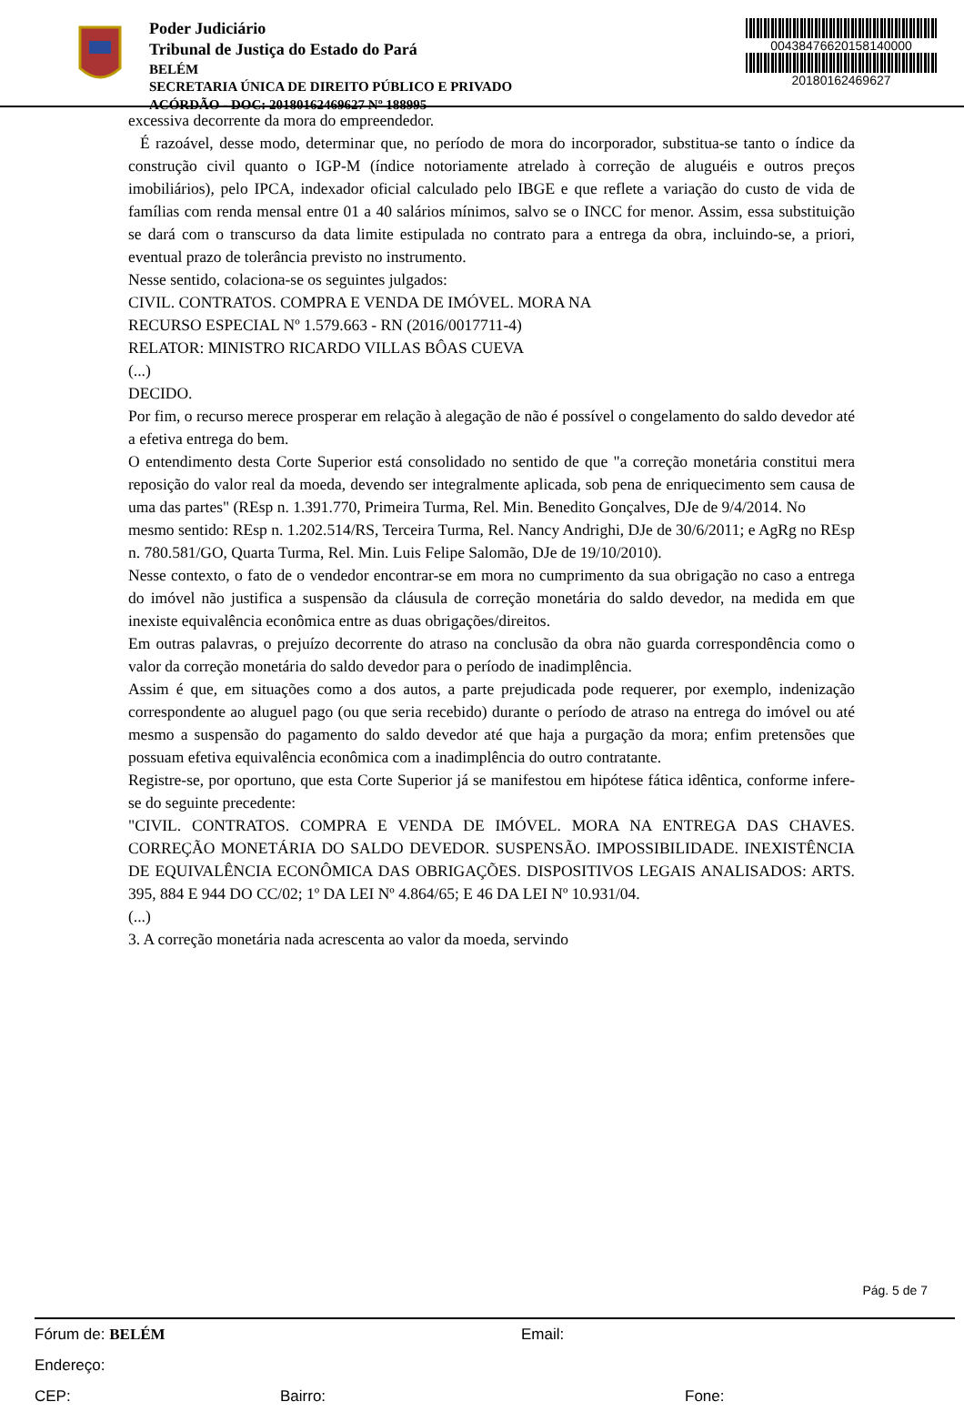Poder Judiciário
Tribunal de Justiça do Estado do Pará
BELÉM
SECRETARIA ÚNICA DE DIREITO PÚBLICO E PRIVADO
ACÓRDÃO - DOC: 20180162469627 Nº 188995
00438476620158140000
20180162469627
excessiva decorrente da mora do empreendedor.
É razoável, desse modo, determinar que, no período de mora do incorporador, substitua-se tanto o índice da construção civil quanto o IGP-M (índice notoriamente atrelado à correção de aluguéis e outros preços imobiliários), pelo IPCA, indexador oficial calculado pelo IBGE e que reflete a variação do custo de vida de famílias com renda mensal entre 01 a 40 salários mínimos, salvo se o INCC for menor. Assim, essa substituição se dará com o transcurso da data limite estipulada no contrato para a entrega da obra, incluindo-se, a priori, eventual prazo de tolerância previsto no instrumento.
Nesse sentido, colaciona-se os seguintes julgados:
CIVIL. CONTRATOS. COMPRA E VENDA DE IMÓVEL. MORA NA
RECURSO ESPECIAL Nº 1.579.663 - RN (2016/0017711-4)
RELATOR: MINISTRO RICARDO VILLAS BÔAS CUEVA
(...)
DECIDO.
Por fim, o recurso merece prosperar em relação à alegação de não é possível o congelamento do saldo devedor até a efetiva entrega do bem.
O entendimento desta Corte Superior está consolidado no sentido de que "a correção monetária constitui mera reposição do valor real da moeda, devendo ser integralmente aplicada, sob pena de enriquecimento sem causa de uma das partes" (REsp n. 1.391.770, Primeira Turma, Rel. Min. Benedito Gonçalves, DJe de 9/4/2014. No
mesmo sentido: REsp n. 1.202.514/RS, Terceira Turma, Rel. Nancy Andrighi, DJe de 30/6/2011; e AgRg no REsp n. 780.581/GO, Quarta Turma, Rel. Min. Luis Felipe Salomão, DJe de 19/10/2010).
Nesse contexto, o fato de o vendedor encontrar-se em mora no cumprimento da sua obrigação no caso a entrega do imóvel não justifica a suspensão da cláusula de correção monetária do saldo devedor, na medida em que inexiste equivalência econômica entre as duas obrigações/direitos.
Em outras palavras, o prejuízo decorrente do atraso na conclusão da obra não guarda correspondência como o valor da correção monetária do saldo devedor para o período de inadimplência.
Assim é que, em situações como a dos autos, a parte prejudicada pode requerer, por exemplo, indenização correspondente ao aluguel pago (ou que seria recebido) durante o período de atraso na entrega do imóvel ou até mesmo a suspensão do pagamento do saldo devedor até que haja a purgação da mora; enfim pretensões que possuam efetiva equivalência econômica com a inadimplência do outro contratante.
Registre-se, por oportuno, que esta Corte Superior já se manifestou em hipótese fática idêntica, conforme infere-se do seguinte precedente:
"CIVIL. CONTRATOS. COMPRA E VENDA DE IMÓVEL. MORA NA ENTREGA DAS CHAVES. CORREÇÃO MONETÁRIA DO SALDO DEVEDOR. SUSPENSÃO. IMPOSSIBILIDADE. INEXISTÊNCIA DE EQUIVALÊNCIA ECONÔMICA DAS OBRIGAÇÕES. DISPOSITIVOS LEGAIS ANALISADOS: ARTS. 395, 884 E 944 DO CC/02; 1º DA LEI Nº 4.864/65; E 46 DA LEI Nº 10.931/04.
(...)
3. A correção monetária nada acrescenta ao valor da moeda, servindo
Pág. 5 de 7
Fórum de: BELÉM Email:
Endereço:
CEP: Bairro: Fone: